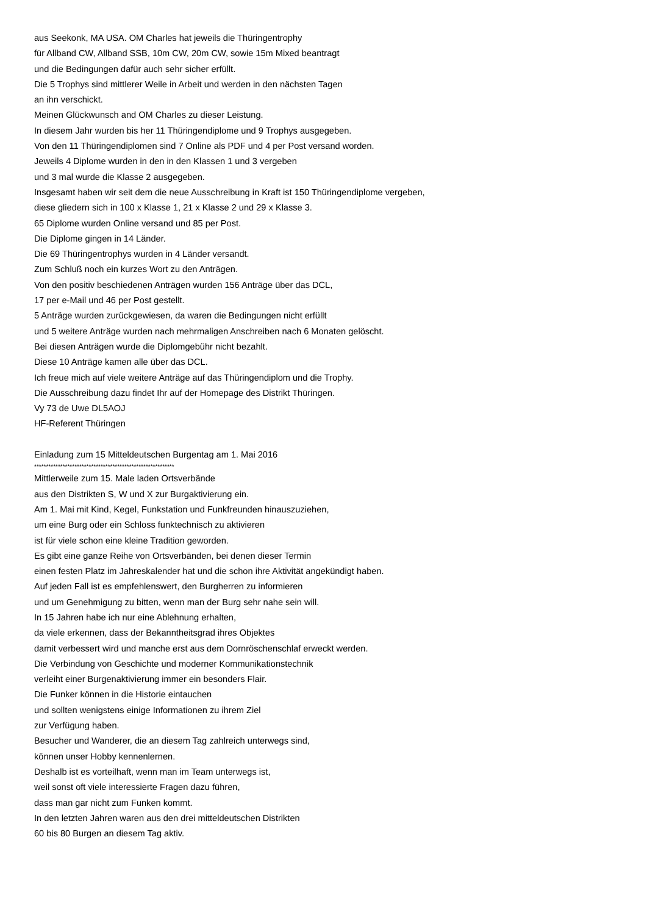aus Seekonk, MA USA. OM Charles hat jeweils die Thüringentrophy
für Allband CW, Allband SSB, 10m CW, 20m CW, sowie 15m Mixed beantragt
und die Bedingungen dafür auch sehr sicher erfüllt.
Die 5 Trophys sind mittlerer Weile in Arbeit und werden in den nächsten Tagen
an ihn verschickt.
Meinen Glückwunsch and OM Charles zu dieser Leistung.
In diesem Jahr wurden bis her 11 Thüringendiplome und 9 Trophys ausgegeben.
Von den 11 Thüringendiplomen sind 7 Online als PDF und 4 per Post versand worden.
Jeweils 4 Diplome wurden in den in den Klassen 1 und 3 vergeben
und 3 mal wurde die Klasse 2 ausgegeben.
Insgesamt haben wir seit dem die neue Ausschreibung in Kraft ist 150 Thüringendiplome vergeben,
diese gliedern sich in 100 x Klasse 1, 21 x Klasse 2 und 29 x Klasse 3.
65 Diplome wurden Online versand und 85 per Post.
Die Diplome gingen in 14 Länder.
Die 69 Thüringentrophys wurden in 4 Länder versandt.
Zum Schluß noch ein kurzes Wort zu den Anträgen.
Von den positiv beschiedenen Anträgen wurden 156 Anträge über das DCL,
17 per e-Mail und 46 per Post gestellt.
5 Anträge wurden zurückgewiesen, da waren die Bedingungen nicht erfüllt
und 5 weitere Anträge wurden nach mehrmaligen Anschreiben nach 6 Monaten gelöscht.
Bei diesen Anträgen wurde die Diplomgebühr nicht bezahlt.
Diese 10 Anträge kamen alle über das DCL.
Ich freue mich auf viele weitere Anträge auf das Thüringendiplom und die Trophy.
Die Ausschreibung dazu findet Ihr auf der Homepage des Distrikt Thüringen.
Vy 73 de Uwe DL5AOJ
HF-Referent Thüringen
Einladung zum 15 Mitteldeutschen Burgentag am 1. Mai 2016
***********************************************************
Mittlerweile zum 15. Male laden Ortsverbände
aus den Distrikten S, W und X zur Burgaktivierung ein.
Am 1. Mai mit Kind, Kegel, Funkstation und Funkfreunden hinauszuziehen,
um eine Burg oder ein Schloss funktechnisch zu aktivieren
ist für viele schon eine kleine Tradition geworden.
Es gibt eine ganze Reihe von Ortsverbänden, bei denen dieser Termin
einen festen Platz im Jahreskalender hat und die schon ihre Aktivität angekündigt haben.
Auf jeden Fall ist es empfehlenswert, den Burgherren zu informieren
und um Genehmigung zu bitten, wenn man der Burg sehr nahe sein will.
In 15 Jahren habe ich nur eine Ablehnung erhalten,
da viele erkennen, dass der Bekanntheitsgrad ihres Objektes
damit verbessert wird und manche erst aus dem Dornröschenschlaf erweckt werden.
Die Verbindung von Geschichte und moderner Kommunikationstechnik
verleiht einer Burgenaktivierung immer ein besonders Flair.
Die Funker können in die Historie eintauchen
und sollten wenigstens einige Informationen zu ihrem Ziel
zur Verfügung haben.
Besucher und Wanderer, die an diesem Tag zahlreich unterwegs sind,
können unser Hobby kennenlernen.
Deshalb ist es vorteilhaft, wenn man im Team unterwegs ist,
weil sonst oft viele interessierte Fragen dazu führen,
dass man gar nicht zum Funken kommt.
In den letzten Jahren waren aus den drei mitteldeutschen Distrikten
60 bis 80 Burgen an diesem Tag aktiv.